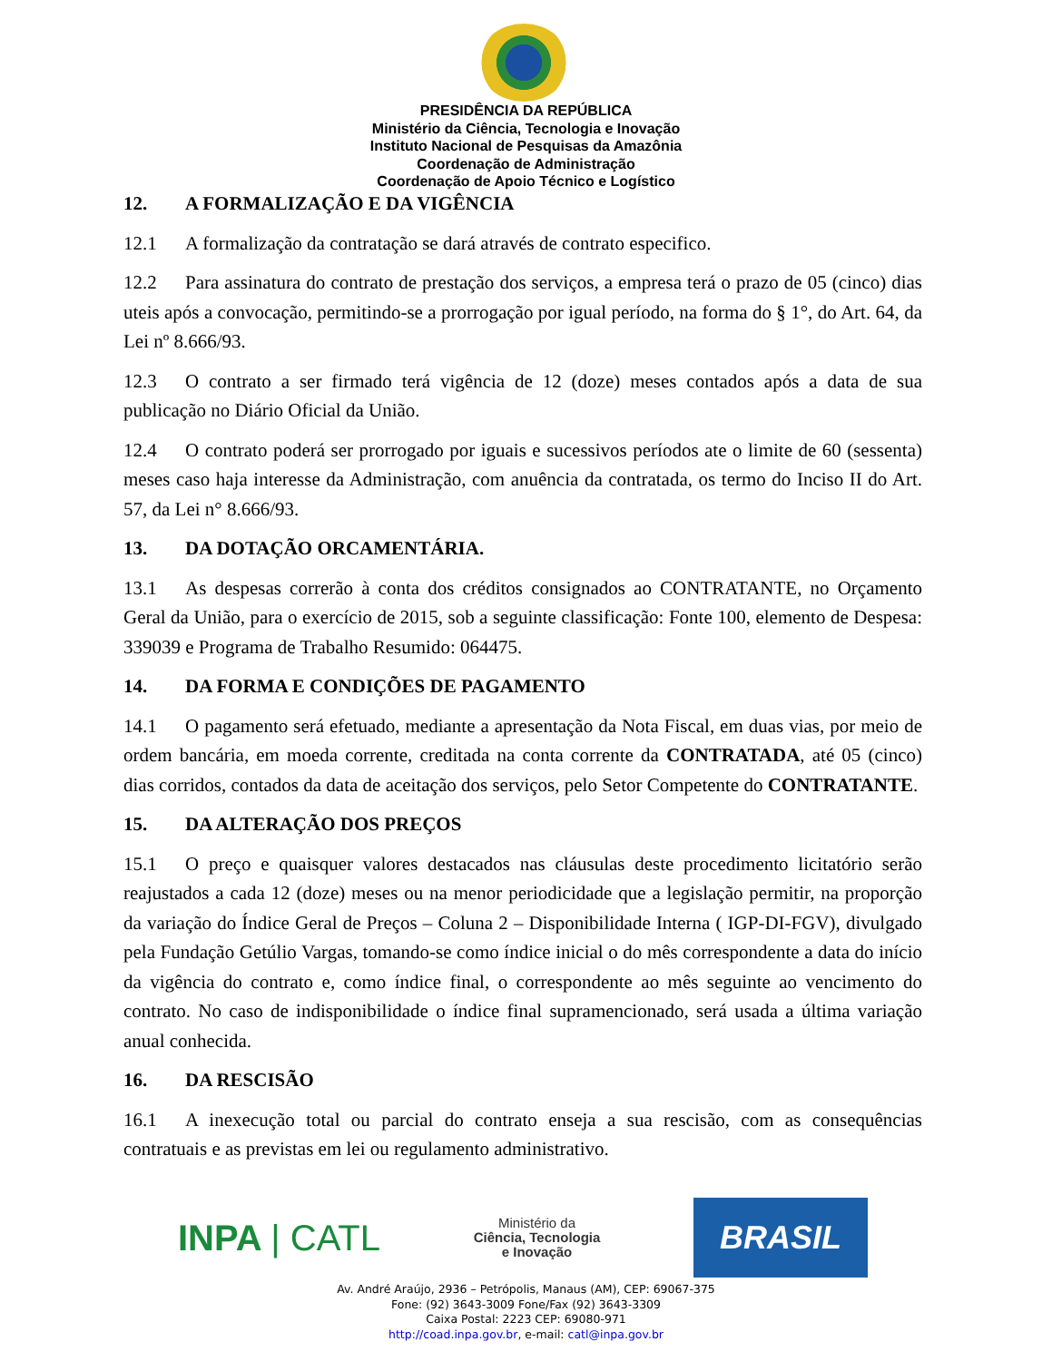PRESIDÊNCIA DA REPÚBLICA
Ministério da Ciência, Tecnologia e Inovação
Instituto Nacional de Pesquisas da Amazônia
Coordenação de Administração
Coordenação de Apoio Técnico e Logístico
12. A FORMALIZAÇÃO E DA VIGÊNCIA
12.1 A formalização da contratação se dará através de contrato especifico.
12.2 Para assinatura do contrato de prestação dos serviços, a empresa terá o prazo de 05 (cinco) dias uteis após a convocação, permitindo-se a prorrogação por igual período, na forma do § 1°, do Art. 64, da Lei nº 8.666/93.
12.3 O contrato a ser firmado terá vigência de 12 (doze) meses contados após a data de sua publicação no Diário Oficial da União.
12.4 O contrato poderá ser prorrogado por iguais e sucessivos períodos ate o limite de 60 (sessenta) meses caso haja interesse da Administração, com anuência da contratada, os termo do Inciso II do Art. 57, da Lei n° 8.666/93.
13. DA DOTAÇÃO ORCAMENTÁRIA.
13.1 As despesas correrão à conta dos créditos consignados ao CONTRATANTE, no Orçamento Geral da União, para o exercício de 2015, sob a seguinte classificação: Fonte 100, elemento de Despesa: 339039 e Programa de Trabalho Resumido: 064475.
14. DA FORMA E CONDIÇÕES DE PAGAMENTO
14.1 O pagamento será efetuado, mediante a apresentação da Nota Fiscal, em duas vias, por meio de ordem bancária, em moeda corrente, creditada na conta corrente da CONTRATADA, até 05 (cinco) dias corridos, contados da data de aceitação dos serviços, pelo Setor Competente do CONTRATANTE.
15. DA ALTERAÇÃO DOS PREÇOS
15.1 O preço e quaisquer valores destacados nas cláusulas deste procedimento licitatório serão reajustados a cada 12 (doze) meses ou na menor periodicidade que a legislação permitir, na proporção da variação do Índice Geral de Preços – Coluna 2 – Disponibilidade Interna ( IGP-DI-FGV), divulgado pela Fundação Getúlio Vargas, tomando-se como índice inicial o do mês correspondente a data do início da vigência do contrato e, como índice final, o correspondente ao mês seguinte ao vencimento do contrato. No caso de indisponibilidade o índice final supramencionado, será usada a última variação anual conhecida.
16. DA RESCISÃO
16.1 A inexecução total ou parcial do contrato enseja a sua rescisão, com as consequências contratuais e as previstas em lei ou regulamento administrativo.
INPA | CATL
Ministério da
Ciência, Tecnologia
e Inovação
BRASIL
Av. André Araújo, 2936 – Petrópolis, Manaus (AM), CEP: 69067-375
Fone: (92) 3643-3009 Fone/Fax (92) 3643-3309
Caixa Postal: 2223 CEP: 69080-971
http://coad.inpa.gov.br, e-mail: catl@inpa.gov.br